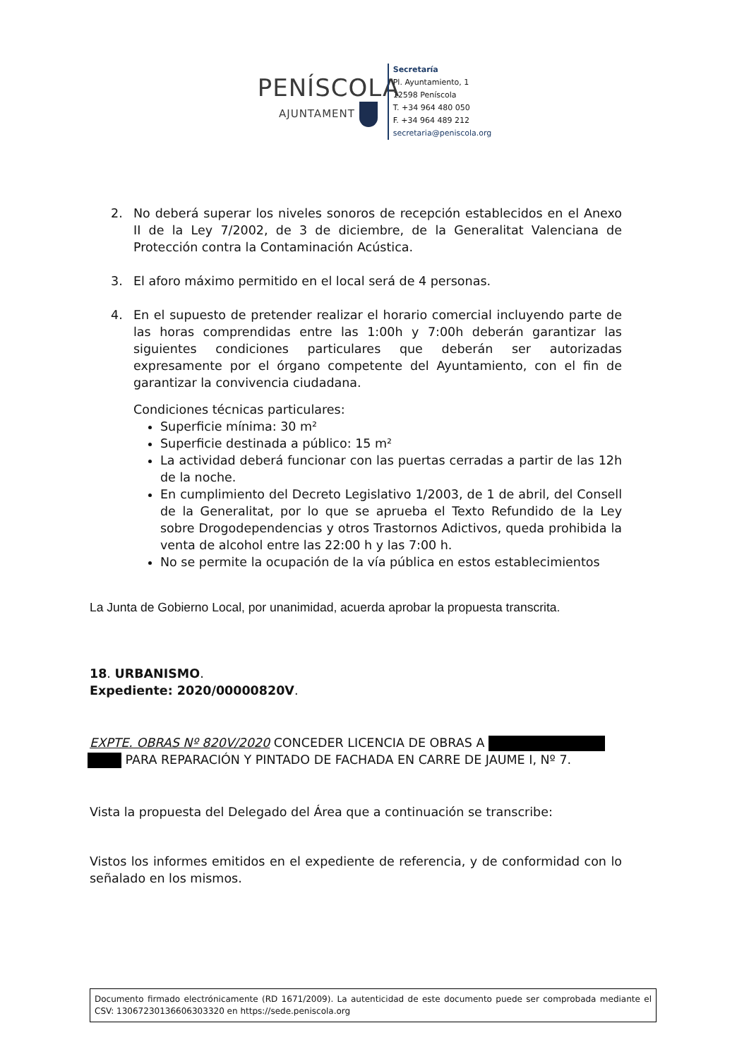PENÍSCOLA
AJUNTAMENT
Secretaría
Pl. Ayuntamiento, 1
12598 Peníscola
T. +34 964 480 050
F. +34 964 489 212
secretaria@peniscola.org
2. No deberá superar los niveles sonoros de recepción establecidos en el Anexo II de la Ley 7/2002, de 3 de diciembre, de la Generalitat Valenciana de Protección contra la Contaminación Acústica.
3. El aforo máximo permitido en el local será de 4 personas.
4. En el supuesto de pretender realizar el horario comercial incluyendo parte de las horas comprendidas entre las 1:00h y 7:00h deberán garantizar las siguientes condiciones particulares que deberán ser autorizadas expresamente por el órgano competente del Ayuntamiento, con el fin de garantizar la convivencia ciudadana.
Condiciones técnicas particulares:
Superficie mínima: 30 m²
Superficie destinada a público: 15 m²
La actividad deberá funcionar con las puertas cerradas a partir de las 12h de la noche.
En cumplimiento del Decreto Legislativo 1/2003, de 1 de abril, del Consell de la Generalitat, por lo que se aprueba el Texto Refundido de la Ley sobre Drogodependencias y otros Trastornos Adictivos, queda prohibida la venta de alcohol entre las 22:00 h y las 7:00 h.
No se permite la ocupación de la vía pública en estos establecimientos
La Junta de Gobierno Local, por unanimidad, acuerda aprobar la propuesta transcrita.
18. URBANISMO.
Expediente: 2020/00000820V.
EXPTE. OBRAS Nº 820V/2020 CONCEDER LICENCIA DE OBRAS A
PARA REPARACIÓN Y PINTADO DE FACHADA EN CARRE DE JAUME I, Nº 7.
Vista la propuesta del Delegado del Área que a continuación se transcribe:
Vistos los informes emitidos en el expediente de referencia, y de conformidad con lo señalado en los mismos.
Documento firmado electrónicamente (RD 1671/2009). La autenticidad de este documento puede ser comprobada mediante el CSV: 13067230136606303320 en https://sede.peniscola.org